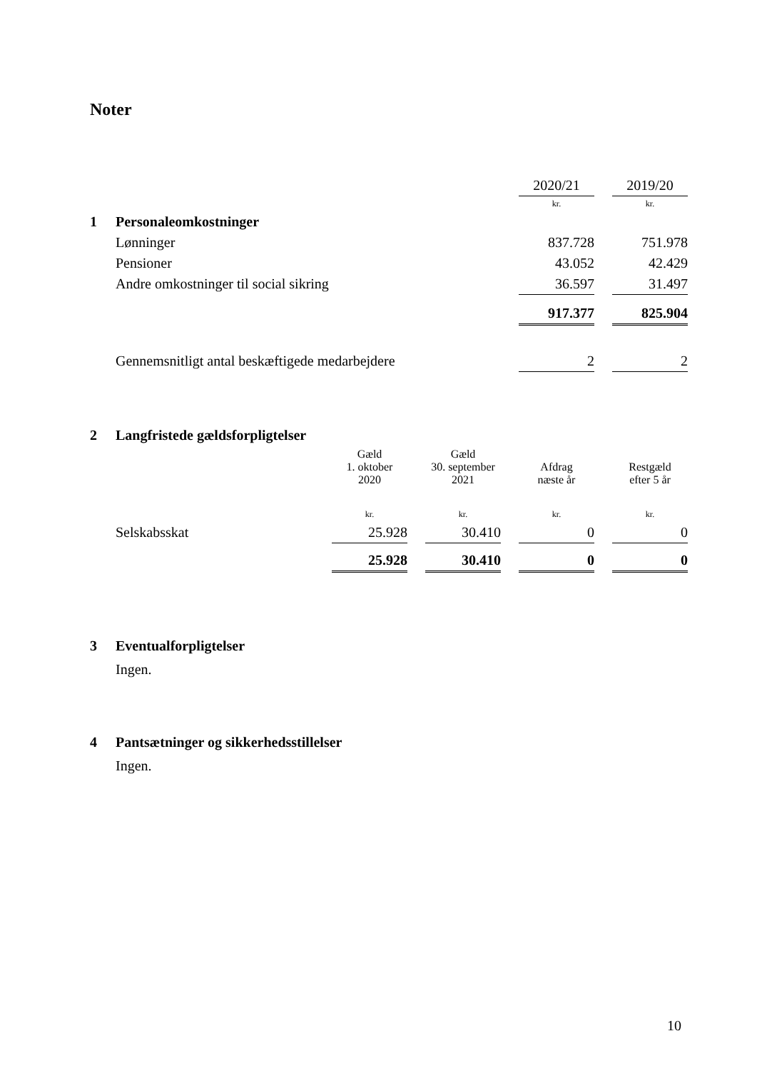Noter
| | | 2020/21 | | 2019/20 |
| | | kr. | | kr. |
| 1 | Personaleomkostninger | | | |
| | Lønninger | 837.728 | | 751.978 |
| | Pensioner | 43.052 | | 42.429 |
| | Andre omkostninger til social sikring | 36.597 | | 31.497 |
| | | 917.377 | | 825.904 |
| | Gennemsnitligt antal beskæftigede medarbejdere | 2 | | 2 |
| 2 | Langfristede gældsforpligtelser | | | | | | | |
| | | Gæld 1. oktober 2020 | | Gæld 30. september 2021 | | Afdrag næste år | | Restgæld efter 5 år |
| | | kr. | | kr. | | kr. | | kr. |
| | Selskabsskat | 25.928 | | 30.410 | | 0 | | 0 |
| | | 25.928 | | 30.410 | | 0 | | 0 |
3 Eventualforpligtelser
Ingen.
4 Pantsætninger og sikkerhedsstillelser
Ingen.
10